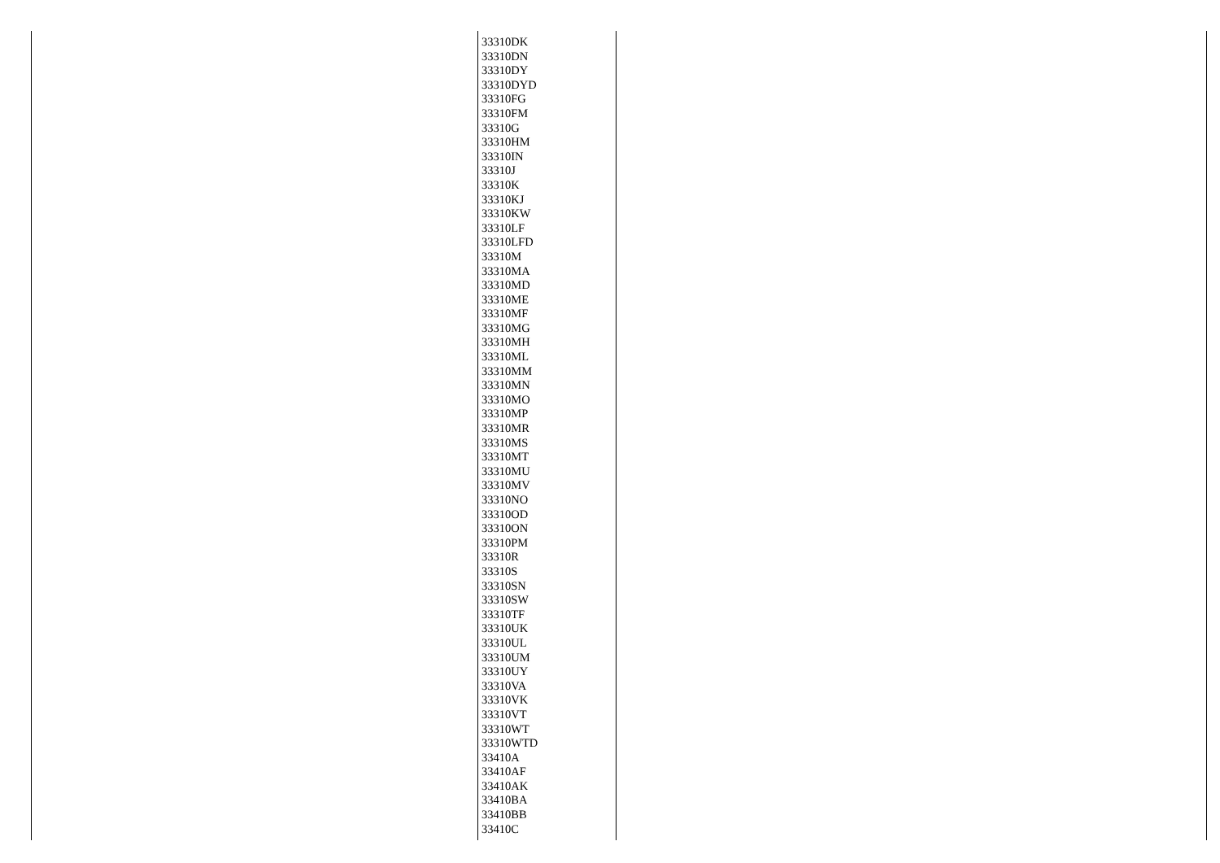| | 33310DK 33310DN 33310DY 33310DYD 33310FG 33310FM 33310G 33310HM 33310IN 33310J 33310K 33310KJ 33310KW 33310LF 33310LFD 33310M 33310MA 33310MD 33310ME 33310MF 33310MG 33310MH 33310ML 33310MM 33310MN 33310MO 33310MP 33310MR 33310MS 33310MT 33310MU 33310MV 33310NO 33310OD 33310ON 33310PM 33310R 33310S 33310SN 33310SW 33310TF 33310UK 33310UL 33310UM 33310UY 33310VA 33310VK 33310VT 33310WT 33310WTD 33410A 33410AF 33410AK 33410BA 33410BB 33410C | |